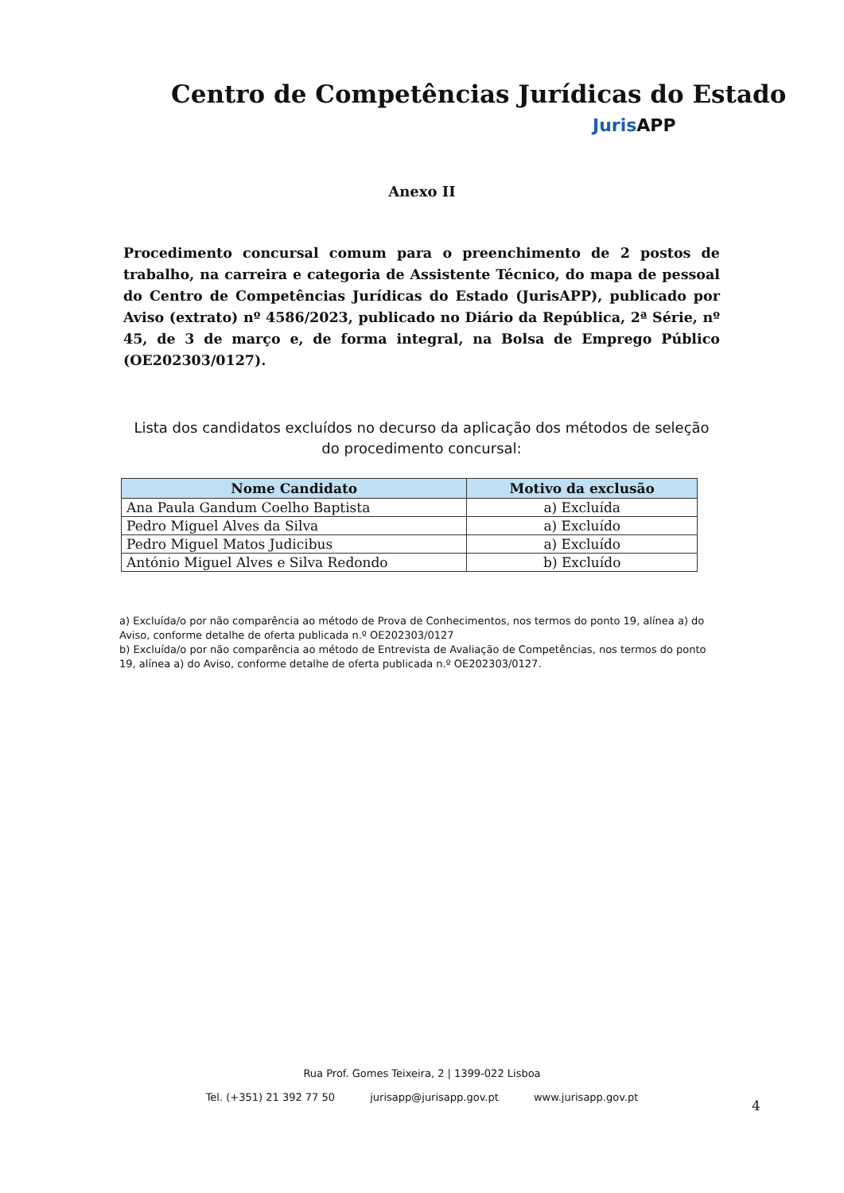Centro de Competências Jurídicas do Estado
Juris APP
Anexo II
Procedimento concursal comum para o preenchimento de 2 postos de trabalho, na carreira e categoria de Assistente Técnico, do mapa de pessoal do Centro de Competências Jurídicas do Estado (JurisAPP), publicado por Aviso (extrato) nº 4586/2023, publicado no Diário da República, 2ª Série, nº 45, de 3 de março e, de forma integral, na Bolsa de Emprego Público (OE202303/0127).
Lista dos candidatos excluídos no decurso da aplicação dos métodos de seleção do procedimento concursal:
| Nome Candidato | Motivo da exclusão |
| --- | --- |
| Ana Paula Gandum Coelho Baptista | a) Excluída |
| Pedro Miguel Alves da Silva | a) Excluído |
| Pedro Miguel Matos Judicibus | a) Excluído |
| António Miguel Alves e Silva Redondo | b) Excluído |
a) Excluída/o por não comparência ao método de Prova de Conhecimentos, nos termos do ponto 19, alínea a) do Aviso, conforme detalhe de oferta publicada n.º OE202303/0127
b) Excluída/o por não comparência ao método de Entrevista de Avaliação de Competências, nos termos do ponto 19, alínea a) do Aviso, conforme detalhe de oferta publicada n.º OE202303/0127.
Rua Prof. Gomes Teixeira, 2 | 1399-022 Lisboa
Tel. (+351) 21 392 77 50 jurisapp@jurisapp.gov.pt www.jurisapp.gov.pt
4